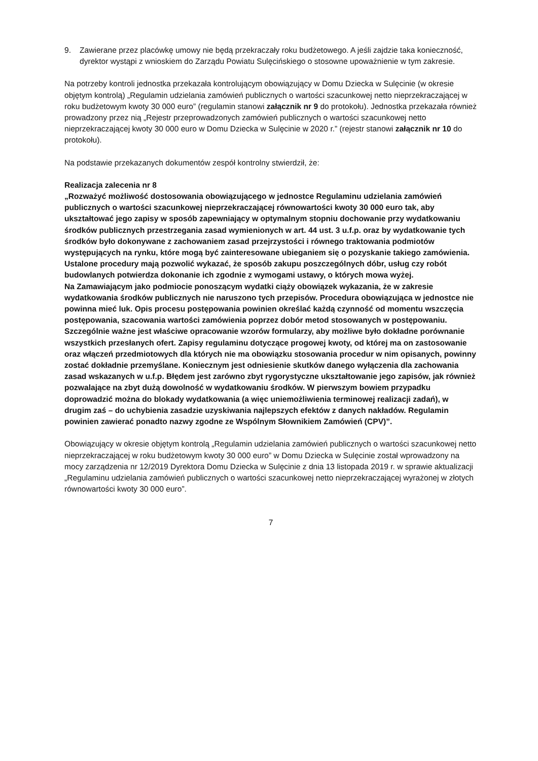9. Zawierane przez placówkę umowy nie będą przekraczały roku budżetowego. A jeśli zajdzie taka konieczność, dyrektor wystąpi z wnioskiem do Zarządu Powiatu Sulęcińskiego o stosowne upoważnienie w tym zakresie.
Na potrzeby kontroli jednostka przekazała kontrolującym obowiązujący w Domu Dziecka w Sulęcinie (w okresie objętym kontrolą) „Regulamin udzielania zamówień publicznych o wartości szacunkowej netto nieprzekraczającej w roku budżetowym kwoty 30 000 euro” (regulamin stanowi załącznik nr 9 do protokołu). Jednostka przekazała również prowadzony przez nią „Rejestr przeprowadzonych zamówień publicznych o wartości szacunkowej netto nieprzekraczającej kwoty 30 000 euro w Domu Dziecka w Sulęcinie w 2020 r.” (rejestr stanowi załącznik nr 10 do protokołu).
Na podstawie przekazanych dokumentów zespół kontrolny stwierdził, że:
Realizacja zalecenia nr 8
„Rozważyć możliwość dostosowania obowiązującego w jednostce Regulaminu udzielania zamówień publicznych o wartości szacunkowej nieprzekraczającej równowartości kwoty 30 000 euro tak, aby ukształtować jego zapisy w sposób zapewniający w optymalnym stopniu dochowanie przy wydatkowaniu środków publicznych przestrzegania zasad wymienionych w art. 44 ust. 3 u.f.p. oraz by wydatkowanie tych środków było dokonywane z zachowaniem zasad przejrzystości i równego traktowania podmiotów występujących na rynku, które mogą być zainteresowane ubieganiem się o pozyskanie takiego zamówienia. Ustalone procedury mają pozwolić wykazać, że sposób zakupu poszczególnych dóbr, usług czy robót budowlanych potwierdza dokonanie ich zgodnie z wymogami ustawy, o których mowa wyżej.
Na Zamawiającym jako podmiocie ponoszącym wydatki ciąży obowiązek wykazania, że w zakresie wydatkowania środków publicznych nie naruszono tych przepisów. Procedura obowiązująca w jednostce nie powinna mieć luk. Opis procesu postępowania powinien określać każdą czynność od momentu wszczęcia postępowania, szacowania wartości zamówienia poprzez dobór metod stosowanych w postępowaniu. Szczególnie ważne jest właściwe opracowanie wzorów formularzy, aby możliwe było dokładne porównanie wszystkich przesłanych ofert. Zapisy regulaminu dotyczące progowej kwoty, od której ma on zastosowanie oraz włączeń przedmiotowych dla których nie ma obowiązku stosowania procedur w nim opisanych, powinny zostać dokładnie przemyślane. Koniecznym jest odniesienie skutków danego wyłączenia dla zachowania zasad wskazanych w u.f.p. Błędem jest zarówno zbyt rygorystyczne ukształtowanie jego zapisów, jak również pozwalające na zbyt dużą dowolność w wydatkowaniu środków. W pierwszym bowiem przypadku doprowadzić można do blokady wydatkowania (a więc uniemożliwienia terminowej realizacji zadań), w drugim zaś – do uchybienia zasadzie uzyskiwania najlepszych efektów z danych nakładów. Regulamin powinien zawierać ponadto nazwy zgodne ze Wspólnym Słownikiem Zamówień (CPV)”.
Obowiązujący w okresie objętym kontrolą „Regulamin udzielania zamówień publicznych o wartości szacunkowej netto nieprzekraczającej w roku budżetowym kwoty 30 000 euro” w Domu Dziecka w Sulęcinie został wprowadzony na mocy zarządzenia nr 12/2019 Dyrektora Domu Dziecka w Sulęcinie z dnia 13 listopada 2019 r. w sprawie aktualizacji „Regulaminu udzielania zamówień publicznych o wartości szacunkowej netto nieprzekraczającej wyrażonej w złotych równowartości kwoty 30 000 euro”.
7